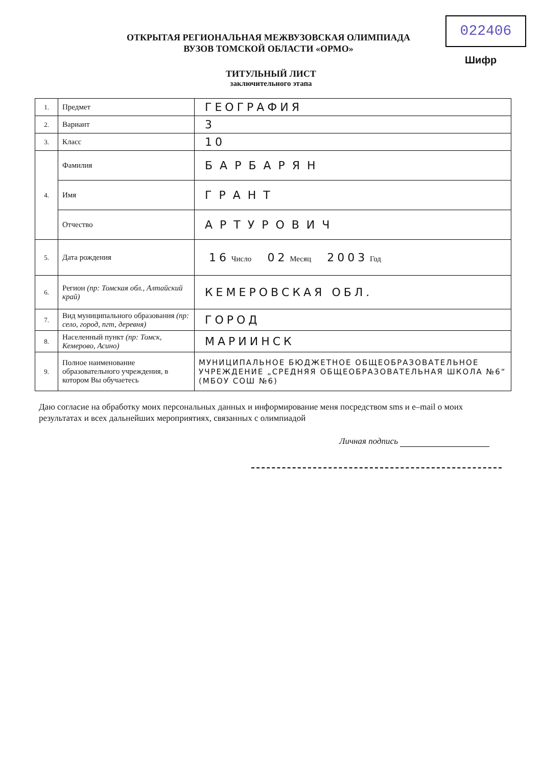022406
Шифр
ОТКРЫТАЯ РЕГИОНАЛЬНАЯ МЕЖВУЗОВСКАЯ ОЛИМПИАДА
ВУЗОВ ТОМСКОЙ ОБЛАСТИ «ОРМО»
ТИТУЛЬНЫЙ ЛИСТ
заключительного этапа
| 1. | Предмет | ГЕОГРАФИЯ |
| 2. | Вариант | 3 |
| 3. | Класс | 10 |
| 4. | Фамилия | БАРБАРЯН |
| | Имя | ГРАНТ |
| | Отчество | АРТУРОВИЧ |
| 5. | Дата рождения | 16 Число 02 Месяц 2003 Год |
| 6. | Регион (пр: Томская обл., Алтайский край) | КЕМЕРОВСКАЯ ОБЛ. |
| 7. | Вид муниципального образования (пр: село, город, пгт, деревня) | ГОРОД |
| 8. | Населенный пункт (пр: Томск, Кемерово, Асино) | МАРИИНСК |
| 9. | Полное наименование образовательного учреждения, в котором Вы обучаетесь | МУНИЦИПАЛЬНОЕ БЮДЖЕТНОЕ ОБЩЕОБРАЗОВАТЕЛЬНОЕ УЧРЕЖДЕНИЕ „СРЕДНЯЯ ОБЩЕОБРАЗОВАТЕЛЬНАЯ ШКОЛА №6“ (МБОУ СОШ №6) |
Даю согласие на обработку моих персональных данных и информирование меня посредством sms и e–mail о моих результатах и всех дальнейших мероприятиях, связанных с олимпиадой
Личная подпись